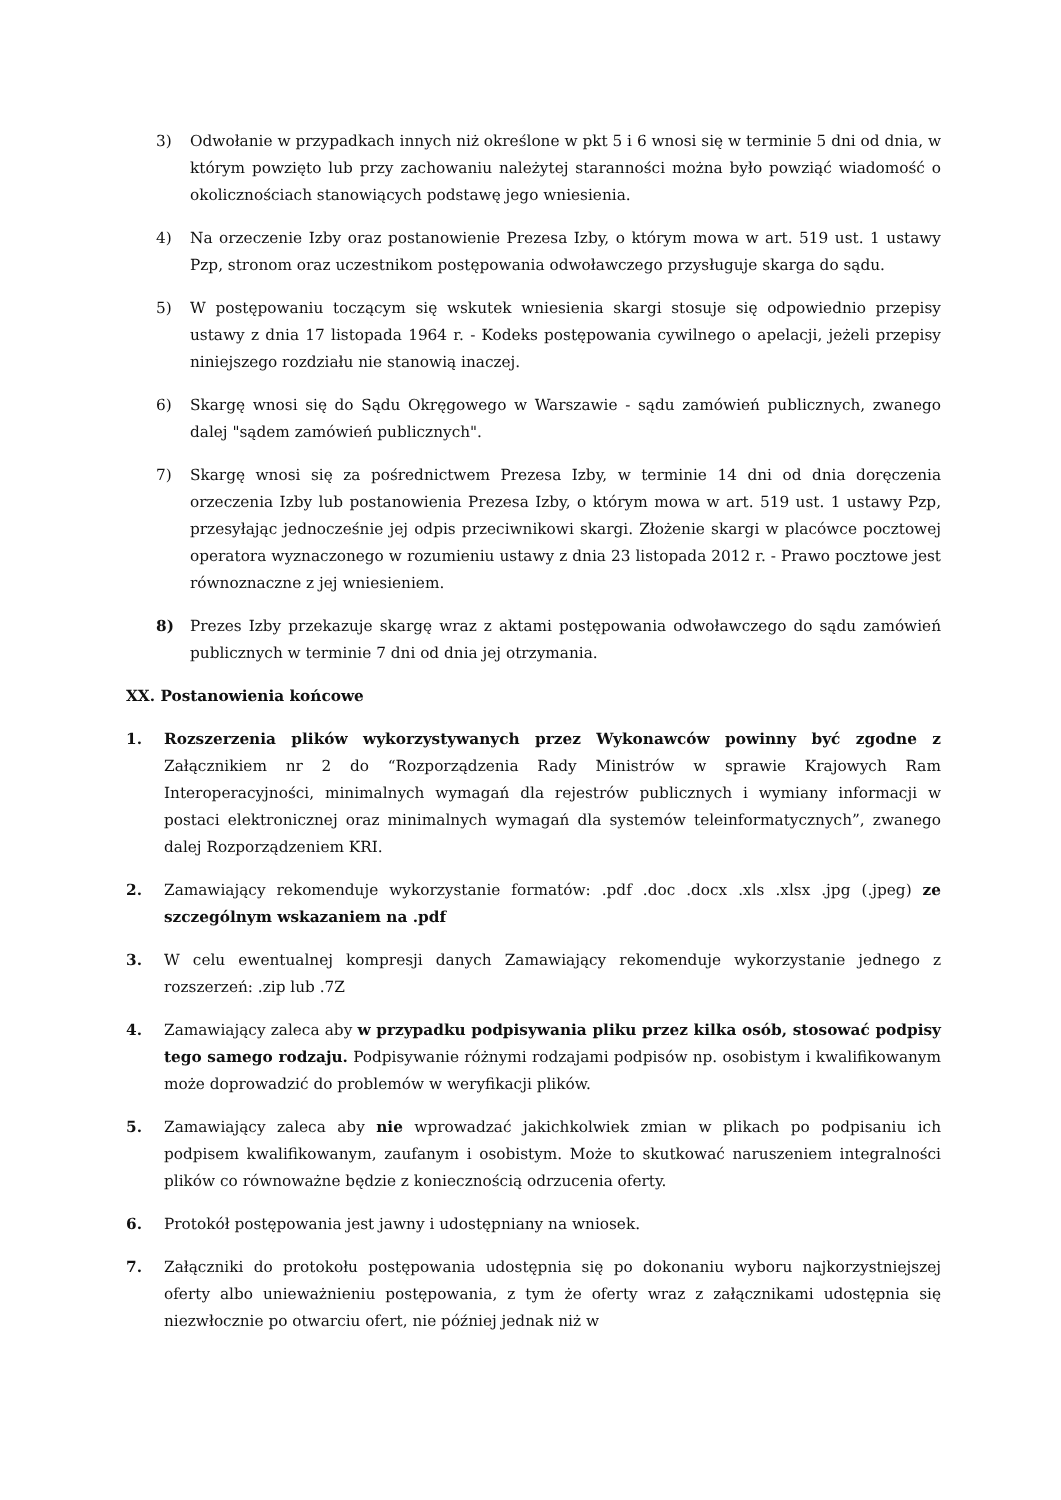3) Odwołanie w przypadkach innych niż określone w pkt 5 i 6 wnosi się w terminie 5 dni od dnia, w którym powzięto lub przy zachowaniu należytej staranności można było powziąć wiadomość o okolicznościach stanowiących podstawę jego wniesienia.
4) Na orzeczenie Izby oraz postanowienie Prezesa Izby, o którym mowa w art. 519 ust. 1 ustawy Pzp, stronom oraz uczestnikom postępowania odwoławczego przysługuje skarga do sądu.
5) W postępowaniu toczącym się wskutek wniesienia skargi stosuje się odpowiednio przepisy ustawy z dnia 17 listopada 1964 r. - Kodeks postępowania cywilnego o apelacji, jeżeli przepisy niniejszego rozdziału nie stanowią inaczej.
6) Skargę wnosi się do Sądu Okręgowego w Warszawie - sądu zamówień publicznych, zwanego dalej "sądem zamówień publicznych".
7) Skargę wnosi się za pośrednictwem Prezesa Izby, w terminie 14 dni od dnia doręczenia orzeczenia Izby lub postanowienia Prezesa Izby, o którym mowa w art. 519 ust. 1 ustawy Pzp, przesyłając jednocześnie jej odpis przeciwnikowi skargi. Złożenie skargi w placówce pocztowej operatora wyznaczonego w rozumieniu ustawy z dnia 23 listopada 2012 r. - Prawo pocztowe jest równoznaczne z jej wniesieniem.
8) Prezes Izby przekazuje skargę wraz z aktami postępowania odwoławczego do sądu zamówień publicznych w terminie 7 dni od dnia jej otrzymania.
XX. Postanowienia końcowe
1. Rozszerzenia plików wykorzystywanych przez Wykonawców powinny być zgodne z Załącznikiem nr 2 do “Rozporządzenia Rady Ministrów w sprawie Krajowych Ram Interoperacyjności, minimalnych wymagań dla rejestrów publicznych i wymiany informacji w postaci elektronicznej oraz minimalnych wymagań dla systemów teleinformatycznych”, zwanego dalej Rozporządzeniem KRI.
2. Zamawiający rekomenduje wykorzystanie formatów: .pdf .doc .docx .xls .xlsx .jpg (.jpeg) ze szczególnym wskazaniem na .pdf
3. W celu ewentualnej kompresji danych Zamawiający rekomenduje wykorzystanie jednego z rozszerzeń: .zip lub .7Z
4. Zamawiający zaleca aby w przypadku podpisywania pliku przez kilka osób, stosować podpisy tego samego rodzaju. Podpisywanie różnymi rodzajami podpisów np. osobistym i kwalifikowanym może doprowadzić do problemów w weryfikacji plików.
5. Zamawiający zaleca aby nie wprowadzać jakichkolwiek zmian w plikach po podpisaniu ich podpisem kwalifikowanym, zaufanym i osobistym. Może to skutkować naruszeniem integralności plików co równoważne będzie z koniecznością odrzucenia oferty.
6. Protokół postępowania jest jawny i udostępniany na wniosek.
7. Załączniki do protokołu postępowania udostępnia się po dokonaniu wyboru najkorzystniejszej oferty albo unieważnieniu postępowania, z tym że oferty wraz z załącznikami udostępnia się niezwłocznie po otwarciu ofert, nie później jednak niż w